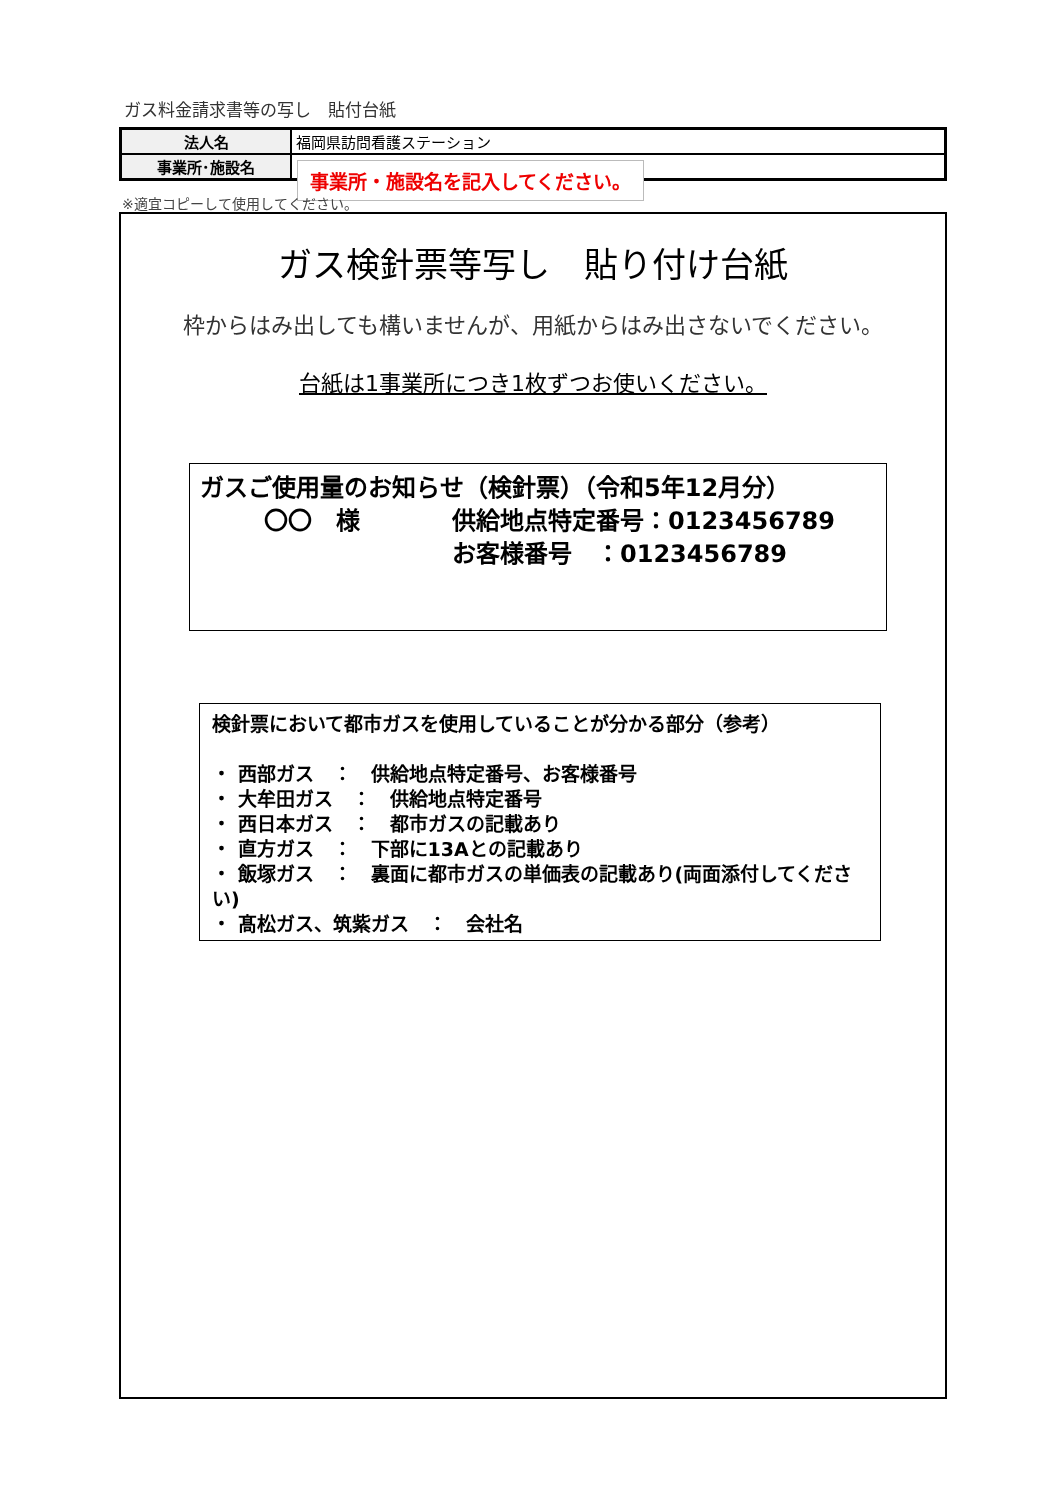ガス料金請求書等の写し　貼付台紙
| 法人名 | 福岡県訪問看護ステーション |
| 事業所･施設名 | |
事業所・施設名を記入してください。
※適宜コピーして使用してください。
ガス検針票等写し　貼り付け台紙
枠からはみ出しても構いませんが、用紙からはみ出さないでください。
台紙は1事業所につき1枚ずつお使いください。
ガスご使用量のお知らせ（検針票）（令和5年12月分）
〇〇　様 供給地点特定番号：0123456789
お客様番号　：0123456789
検針票において都市ガスを使用していることが分かる部分（参考）
・ 西部ガス　：　供給地点特定番号、お客様番号
・ 大牟田ガス　：　供給地点特定番号
・ 西日本ガス　：　都市ガスの記載あり
・ 直方ガス　：　下部に13Aとの記載あり
・ 飯塚ガス　：　裏面に都市ガスの単価表の記載あり(両面添付してください)
・ 髙松ガス、筑紫ガス　：　会社名